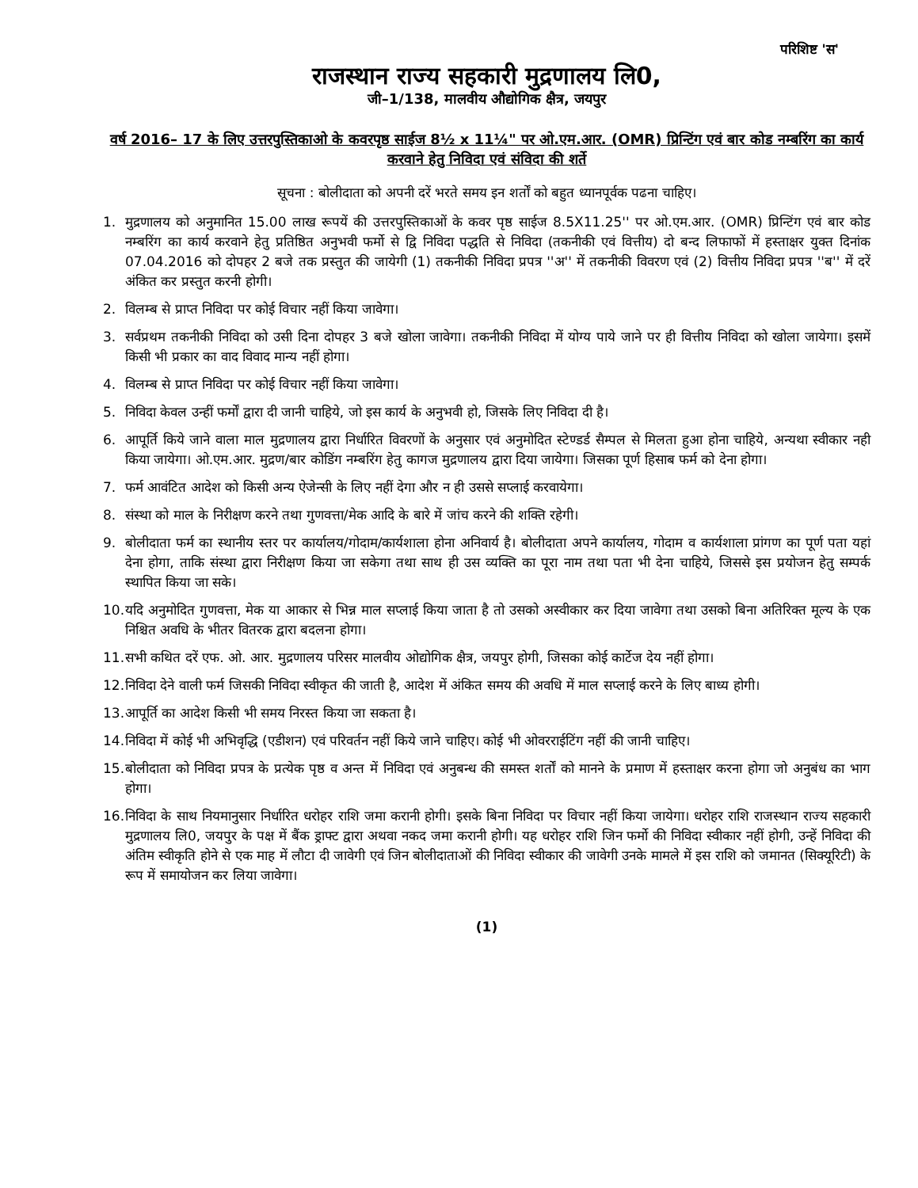परिशिष्ट 'स'
राजस्थान राज्य सहकारी मुद्रणालय लि0,
जी–1/138, मालवीय औद्योगिक क्षैत्र, जयपुर
वर्ष 2016– 17 के लिए उत्तरपुस्तिकाओ के कवरपृष्ठ साईज 8½ x 11¼" पर ओ.एम.आर. (OMR) प्रिन्टिंग एवं बार कोड नम्बरिंग का कार्य करवाने हेतु निविदा एवं संविदा की शर्ते
सूचना : बोलीदाता को अपनी दरें भरते समय इन शर्तों को बहुत ध्यानपूर्वक पढना चाहिए।
1. मुद्रणालय को अनुमानित 15.00 लाख रूपयें की उत्तरपुस्तिकाओं के कवर पृष्ठ साईज 8.5X11.25'' पर ओ.एम.आर. (OMR) प्रिन्टिंग एवं बार कोड नम्बरिंग का कार्य करवाने हेतु प्रतिष्ठित अनुभवी फर्मो से द्वि निविदा पद्धति से निविदा (तकनीकी एवं वित्तीय) दो बन्द लिफाफों में हस्ताक्षर युक्त दिनांक 07.04.2016 को दोपहर 2 बजे तक प्रस्तुत की जायेगी (1) तकनीकी निविदा प्रपत्र ''अ'' में तकनीकी विवरण एवं (2) वित्तीय निविदा प्रपत्र ''ब'' में दरें अंकित कर प्रस्तुत करनी होगी।
2. विलम्ब से प्राप्त निविदा पर कोई विचार नहीं किया जावेगा।
3. सर्वप्रथम तकनीकी निविदा को उसी दिना दोपहर 3 बजे खोला जावेगा। तकनीकी निविदा में योग्य पाये जाने पर ही वित्तीय निविदा को खोला जायेगा। इसमें किसी भी प्रकार का वाद विवाद मान्य नहीं होगा।
4. विलम्ब से प्राप्त निविदा पर कोई विचार नहीं किया जावेगा।
5. निविदा केवल उन्हीं फर्मों द्वारा दी जानी चाहिये, जो इस कार्य के अनुभवी हो, जिसके लिए निविदा दी है।
6. आपूर्ति किये जाने वाला माल मुद्रणालय द्वारा निर्धारित विवरणों के अनुसार एवं अनुमोदित स्टेण्डर्ड सैम्पल से मिलता हुआ होना चाहिये, अन्यथा स्वीकार नही किया जायेगा। ओ.एम.आर. मुद्रण/बार कोडिंग नम्बरिंग हेतु कागज मुद्रणालय द्वारा दिया जायेगा। जिसका पूर्ण हिसाब फर्म को देना होगा।
7. फर्म आवंटित आदेश को किसी अन्य ऐजेन्सी के लिए नहीं देगा और न ही उससे सप्लाई करवायेगा।
8. संस्था को माल के निरीक्षण करने तथा गुणवत्ता/मेक आदि के बारे में जांच करने की शक्ति रहेगी।
9. बोलीदाता फर्म का स्थानीय स्तर पर कार्यालय/गोदाम/कार्यशाला होना अनिवार्य है। बोलीदाता अपने कार्यालय, गोदाम व कार्यशाला प्रांगण का पूर्ण पता यहां देना होगा, ताकि संस्था द्वारा निरीक्षण किया जा सकेगा तथा साथ ही उस व्यक्ति का पूरा नाम तथा पता भी देना चाहिये, जिससे इस प्रयोजन हेतु सम्पर्क स्थापित किया जा सके।
10. यदि अनुमोदित गुणवत्ता, मेक या आकार से भिन्न माल सप्लाई किया जाता है तो उसको अस्वीकार कर दिया जावेगा तथा उसको बिना अतिरिक्त मूल्य के एक निश्चित अवधि के भीतर वितरक द्वारा बदलना होगा।
11. सभी कथित दरें एफ. ओ. आर. मुद्रणालय परिसर मालवीय ओद्योगिक क्षैत्र, जयपुर होगी, जिसका कोई कार्टेज देय नहीं होगा।
12. निविदा देने वाली फर्म जिसकी निविदा स्वीकृत की जाती है, आदेश में अंकित समय की अवधि में माल सप्लाई करने के लिए बाध्य होगी।
13. आपूर्ति का आदेश किसी भी समय निरस्त किया जा सकता है।
14. निविदा में कोई भी अभिवृद्धि (एडीशन) एवं परिवर्तन नहीं किये जाने चाहिए। कोई भी ओवरराईटिंग नहीं की जानी चाहिए।
15. बोलीदाता को निविदा प्रपत्र के प्रत्येक पृष्ठ व अन्त में निविदा एवं अनुबन्ध की समस्त शर्तों को मानने के प्रमाण में हस्ताक्षर करना होगा जो अनुबंध का भाग होगा।
16. निविदा के साथ नियमानुसार निर्धारित धरोहर राशि जमा करानी होगी। इसके बिना निविदा पर विचार नहीं किया जायेगा। धरोहर राशि राजस्थान राज्य सहकारी मुद्रणालय लि0, जयपुर के पक्ष में बैंक ड्राफ्ट द्वारा अथवा नकद जमा करानी होगी। यह धरोहर राशि जिन फर्मो की निविदा स्वीकार नहीं होगी, उन्हें निविदा की अंतिम स्वीकृति होने से एक माह में लौटा दी जावेगी एवं जिन बोलीदाताओं की निविदा स्वीकार की जावेगी उनके मामले में इस राशि को जमानत (सिक्यूरिटी) के रूप में समायोजन कर लिया जावेगा।
(1)